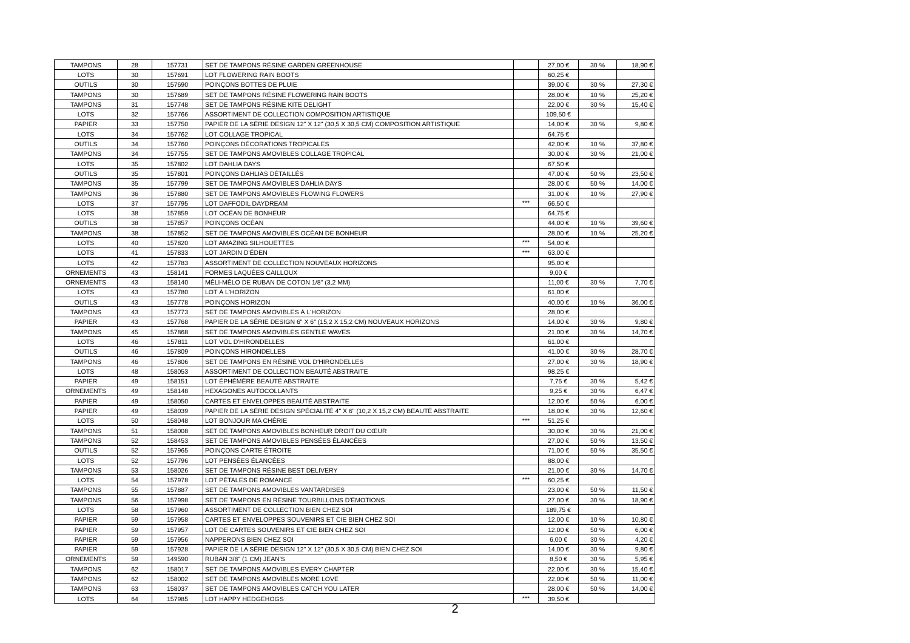| TAMPONS | 28 | 157731 | SET DE TAMPONS RÉSINE GARDEN GREENHOUSE | | 27,00 € | 30 % | 18,90 € |
| LOTS | 30 | 157691 | LOT FLOWERING RAIN BOOTS | | 60,25 € | | |
| OUTILS | 30 | 157690 | POINÇONS BOTTES DE PLUIE | | 39,00 € | 30 % | 27,30 € |
| TAMPONS | 30 | 157689 | SET DE TAMPONS RÉSINE FLOWERING RAIN BOOTS | | 28,00 € | 10 % | 25,20 € |
| TAMPONS | 31 | 157748 | SET DE TAMPONS RÉSINE KITE DELIGHT | | 22,00 € | 30 % | 15,40 € |
| LOTS | 32 | 157766 | ASSORTIMENT DE COLLECTION COMPOSITION ARTISTIQUE | | 109,50 € | | |
| PAPIER | 33 | 157750 | PAPIER DE LA SÉRIE DESIGN 12" X 12" (30,5 X 30,5 CM) COMPOSITION ARTISTIQUE | | 14,00 € | 30 % | 9,80 € |
| LOTS | 34 | 157762 | LOT COLLAGE TROPICAL | | 64,75 € | | |
| OUTILS | 34 | 157760 | POINÇONS DÉCORATIONS TROPICALES | | 42,00 € | 10 % | 37,80 € |
| TAMPONS | 34 | 157755 | SET DE TAMPONS AMOVIBLES COLLAGE TROPICAL | | 30,00 € | 30 % | 21,00 € |
| LOTS | 35 | 157802 | LOT DAHLIA DAYS | | 67,50 € | | |
| OUTILS | 35 | 157801 | POINÇONS DAHLIAS DÉTAILLÉS | | 47,00 € | 50 % | 23,50 € |
| TAMPONS | 35 | 157799 | SET DE TAMPONS AMOVIBLES DAHLIA DAYS | | 28,00 € | 50 % | 14,00 € |
| TAMPONS | 36 | 157880 | SET DE TAMPONS AMOVIBLES FLOWING FLOWERS | | 31,00 € | 10 % | 27,90 € |
| LOTS | 37 | 157795 | LOT DAFFODIL DAYDREAM | *** | 66,50 € | | |
| LOTS | 38 | 157859 | LOT OCÉAN DE BONHEUR | | 64,75 € | | |
| OUTILS | 38 | 157857 | POINÇONS OCÉAN | | 44,00 € | 10 % | 39,60 € |
| TAMPONS | 38 | 157852 | SET DE TAMPONS AMOVIBLES OCÉAN DE BONHEUR | | 28,00 € | 10 % | 25,20 € |
| LOTS | 40 | 157820 | LOT AMAZING SILHOUETTES | *** | 54,00 € | | |
| LOTS | 41 | 157833 | LOT JARDIN D'ÉDEN | *** | 63,00 € | | |
| LOTS | 42 | 157783 | ASSORTIMENT DE COLLECTION NOUVEAUX HORIZONS | | 95,00 € | | |
| ORNEMENTS | 43 | 158141 | FORMES LAQUÉES CAILLOUX | | 9,00 € | | |
| ORNEMENTS | 43 | 158140 | MÉLI-MÉLO DE RUBAN DE COTON 1/8" (3,2 MM) | | 11,00 € | 30 % | 7,70 € |
| LOTS | 43 | 157780 | LOT À L'HORIZON | | 61,00 € | | |
| OUTILS | 43 | 157778 | POINÇONS HORIZON | | 40,00 € | 10 % | 36,00 € |
| TAMPONS | 43 | 157773 | SET DE TAMPONS AMOVIBLES À L'HORIZON | | 28,00 € | | |
| PAPIER | 43 | 157768 | PAPIER DE LA SÉRIE DESIGN 6" X 6" (15,2 X 15,2 CM) NOUVEAUX HORIZONS | | 14,00 € | 30 % | 9,80 € |
| TAMPONS | 45 | 157868 | SET DE TAMPONS AMOVIBLES GENTLE WAVES | | 21,00 € | 30 % | 14,70 € |
| LOTS | 46 | 157811 | LOT VOL D'HIRONDELLES | | 61,00 € | | |
| OUTILS | 46 | 157809 | POINÇONS HIRONDELLES | | 41,00 € | 30 % | 28,70 € |
| TAMPONS | 46 | 157806 | SET DE TAMPONS EN RÉSINE VOL D'HIRONDELLES | | 27,00 € | 30 % | 18,90 € |
| LOTS | 48 | 158053 | ASSORTIMENT DE COLLECTION BEAUTÉ ABSTRAITE | | 98,25 € | | |
| PAPIER | 49 | 158151 | LOT ÉPHÉMÈRE BEAUTÉ ABSTRAITE | | 7,75 € | 30 % | 5,42 € |
| ORNEMENTS | 49 | 158148 | HEXAGONES AUTOCOLLANTS | | 9,25 € | 30 % | 6,47 € |
| PAPIER | 49 | 158050 | CARTES ET ENVELOPPES BEAUTÉ ABSTRAITE | | 12,00 € | 50 % | 6,00 € |
| PAPIER | 49 | 158039 | PAPIER DE LA SÉRIE DESIGN SPÉCIALITÉ 4" X 6" (10,2 X 15,2 CM) BEAUTÉ ABSTRAITE | | 18,00 € | 30 % | 12,60 € |
| LOTS | 50 | 158048 | LOT BONJOUR MA CHÉRIE | *** | 51,25 € | | |
| TAMPONS | 51 | 158008 | SET DE TAMPONS AMOVIBLES BONHEUR DROIT DU CŒUR | | 30,00 € | 30 % | 21,00 € |
| TAMPONS | 52 | 158453 | SET DE TAMPONS AMOVIBLES PENSÉES ÉLANCÉES | | 27,00 € | 50 % | 13,50 € |
| OUTILS | 52 | 157965 | POINÇONS CARTE ÉTROITE | | 71,00 € | 50 % | 35,50 € |
| LOTS | 52 | 157796 | LOT PENSÉES ÉLANCÉES | | 88,00 € | | |
| TAMPONS | 53 | 158026 | SET DE TAMPONS RÉSINE BEST DELIVERY | | 21,00 € | 30 % | 14,70 € |
| LOTS | 54 | 157978 | LOT PÉTALES DE ROMANCE | *** | 60,25 € | | |
| TAMPONS | 55 | 157887 | SET DE TAMPONS AMOVIBLES VANTARDISES | | 23,00 € | 50 % | 11,50 € |
| TAMPONS | 56 | 157998 | SET DE TAMPONS EN RÉSINE TOURBILLONS D'ÉMOTIONS | | 27,00 € | 30 % | 18,90 € |
| LOTS | 58 | 157960 | ASSORTIMENT DE COLLECTION BIEN CHEZ SOI | | 189,75 € | | |
| PAPIER | 59 | 157958 | CARTES ET ENVELOPPES SOUVENIRS ET CIE BIEN CHEZ SOI | | 12,00 € | 10 % | 10,80 € |
| PAPIER | 59 | 157957 | LOT DE CARTES SOUVENIRS ET CIE BIEN CHEZ SOI | | 12,00 € | 50 % | 6,00 € |
| PAPIER | 59 | 157956 | NAPPERONS BIEN CHEZ SOI | | 6,00 € | 30 % | 4,20 € |
| PAPIER | 59 | 157928 | PAPIER DE LA SÉRIE DESIGN 12" X 12" (30,5 X 30,5 CM) BIEN CHEZ SOI | | 14,00 € | 30 % | 9,80 € |
| ORNEMENTS | 59 | 149590 | RUBAN 3/8" (1 CM) JEAN'S | | 8,50 € | 30 % | 5,95 € |
| TAMPONS | 62 | 158017 | SET DE TAMPONS AMOVIBLES EVERY CHAPTER | | 22,00 € | 30 % | 15,40 € |
| TAMPONS | 62 | 158002 | SET DE TAMPONS AMOVIBLES MORE LOVE | | 22,00 € | 50 % | 11,00 € |
| TAMPONS | 63 | 158037 | SET DE TAMPONS AMOVIBLES CATCH YOU LATER | | 28,00 € | 50 % | 14,00 € |
| LOTS | 64 | 157985 | LOT HAPPY HEDGEHOGS | *** | 39,50 € | | |
2